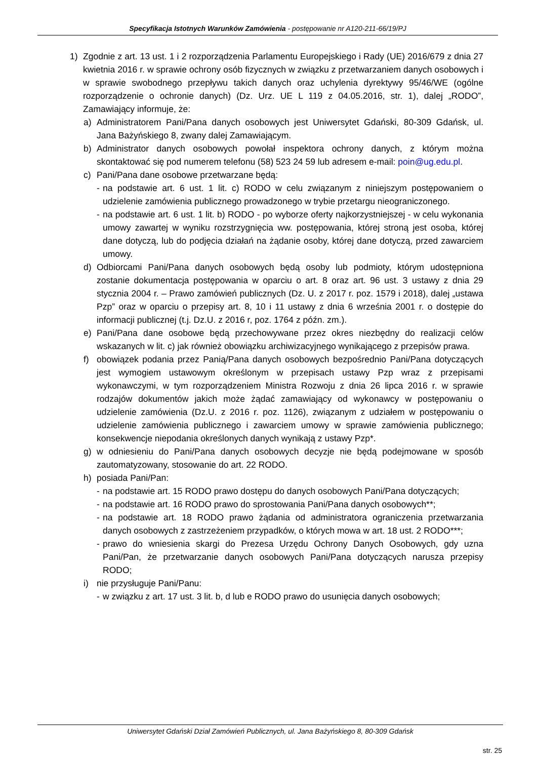Specyfikacja Istotnych Warunków Zamówienia - postępowanie nr A120-211-66/19/PJ
1) Zgodnie z art. 13 ust. 1 i 2 rozporządzenia Parlamentu Europejskiego i Rady (UE) 2016/679 z dnia 27 kwietnia 2016 r. w sprawie ochrony osób fizycznych w związku z przetwarzaniem danych osobowych i w sprawie swobodnego przepływu takich danych oraz uchylenia dyrektywy 95/46/WE (ogólne rozporządzenie o ochronie danych) (Dz. Urz. UE L 119 z 04.05.2016, str. 1), dalej „RODO”, Zamawiający informuje, że:
a) Administratorem Pani/Pana danych osobowych jest Uniwersytet Gdański, 80-309 Gdańsk, ul. Jana Bażyńskiego 8, zwany dalej Zamawiającym.
b) Administrator danych osobowych powołał inspektora ochrony danych, z którym można skontaktować się pod numerem telefonu (58) 523 24 59 lub adresem e-mail: poin@ug.edu.pl.
c) Pani/Pana dane osobowe przetwarzane będą:
- na podstawie art. 6 ust. 1 lit. c) RODO w celu związanym z niniejszym postępowaniem o udzielenie zamówienia publicznego prowadzonego w trybie przetargu nieograniczonego.
- na podstawie art. 6 ust. 1 lit. b) RODO - po wyborze oferty najkorzystniejszej - w celu wykonania umowy zawartej w wyniku rozstrzygnięcia ww. postępowania, której stroną jest osoba, której dane dotyczą, lub do podjęcia działań na żądanie osoby, której dane dotyczą, przed zawarciem umowy.
d) Odbiorcami Pani/Pana danych osobowych będą osoby lub podmioty, którym udostępniona zostanie dokumentacja postępowania w oparciu o art. 8 oraz art. 96 ust. 3 ustawy z dnia 29 stycznia 2004 r. – Prawo zamówień publicznych (Dz. U. z 2017 r. poz. 1579 i 2018), dalej „ustawa Pzp” oraz w oparciu o przepisy art. 8, 10 i 11 ustawy z dnia 6 września 2001 r. o dostępie do informacji publicznej (t.j. Dz.U. z 2016 r, poz. 1764 z późn. zm.).
e) Pani/Pana dane osobowe będą przechowywane przez okres niezbędny do realizacji celów wskazanych w lit. c) jak również obowiązku archiwizacyjnego wynikającego z przepisów prawa.
f) obowiązek podania przez Panią/Pana danych osobowych bezpośrednio Pani/Pana dotyczących jest wymogiem ustawowym określonym w przepisach ustawy Pzp wraz z przepisami wykonawczymi, w tym rozporządzeniem Ministra Rozwoju z dnia 26 lipca 2016 r. w sprawie rodzajów dokumentów jakich może żądać zamawiający od wykonawcy w postępowaniu o udzielenie zamówienia (Dz.U. z 2016 r. poz. 1126), związanym z udziałem w postępowaniu o udzielenie zamówienia publicznego i zawarciem umowy w sprawie zamówienia publicznego; konsekwencje niepodania określonych danych wynikają z ustawy Pzp*.
g) w odniesieniu do Pani/Pana danych osobowych decyzje nie będą podejmowane w sposób zautomatyzowany, stosowanie do art. 22 RODO.
h) posiada Pani/Pan:
- na podstawie art. 15 RODO prawo dostępu do danych osobowych Pani/Pana dotyczących;
- na podstawie art. 16 RODO prawo do sprostowania Pani/Pana danych osobowych**;
- na podstawie art. 18 RODO prawo żądania od administratora ograniczenia przetwarzania danych osobowych z zastrzeżeniem przypadków, o których mowa w art. 18 ust. 2 RODO***;
- prawo do wniesienia skargi do Prezesa Urzędu Ochrony Danych Osobowych, gdy uzna Pani/Pan, że przetwarzanie danych osobowych Pani/Pana dotyczących narusza przepisy RODO;
i) nie przysługuje Pani/Panu:
- w związku z art. 17 ust. 3 lit. b, d lub e RODO prawo do usunięcia danych osobowych;
Uniwersytet Gdański Dział Zamówień Publicznych, ul. Jana Bażyńskiego 8, 80-309 Gdańsk
str. 25